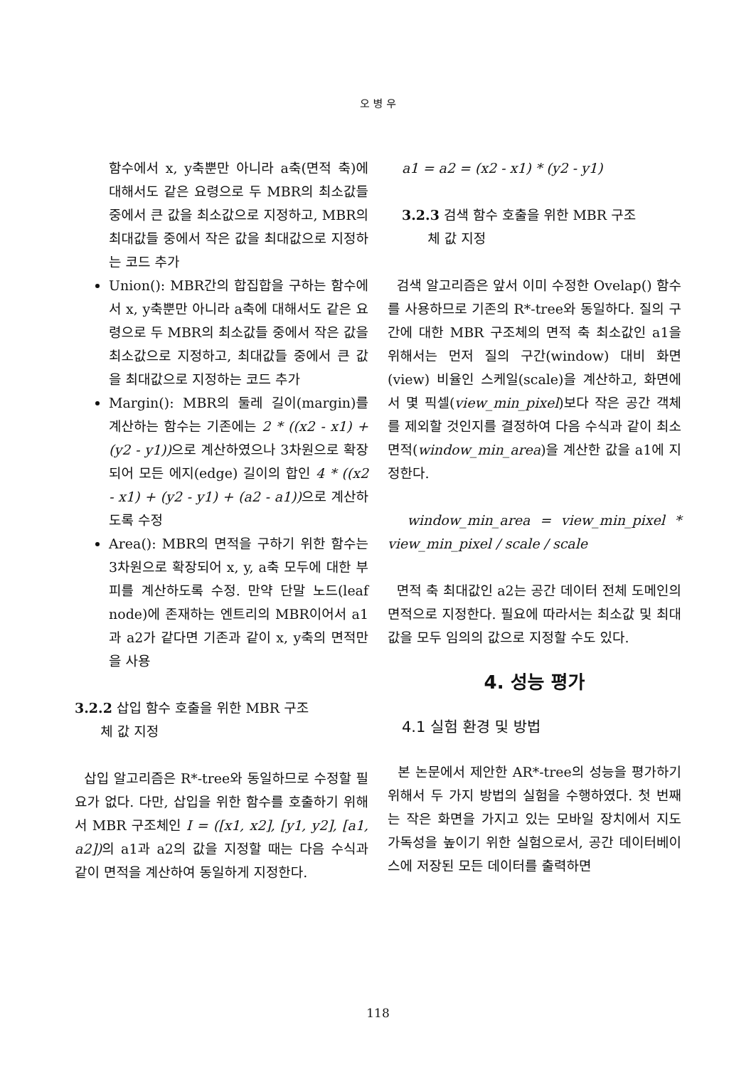오 병 우
함수에서 x, y축뿐만 아니라 a축(면적 축)에 대해서도 같은 요령으로 두 MBR의 최소값들 중에서 큰 값을 최소값으로 지정하고, MBR의 최대값들 중에서 작은 값을 최대값으로 지정하는 코드 추가
Union(): MBR간의 합집합을 구하는 함수에서 x, y축뿐만 아니라 a축에 대해서도 같은 요령으로 두 MBR의 최소값들 중에서 작은 값을 최소값으로 지정하고, 최대값들 중에서 큰 값을 최대값으로 지정하는 코드 추가
Margin(): MBR의 둘레 길이(margin)를 계산하는 함수는 기존에는 2 * ((x2 - x1) + (y2 - y1)) 으로 계산하였으나 3차원으로 확장되어 모든 에지(edge) 길이의 합인 4 * ((x2 - x1) + (y2 - y1) + (a2 - a1)) 으로 계산하도록 수정
Area(): MBR의 면적을 구하기 위한 함수는 3차원으로 확장되어 x, y, a축 모두에 대한 부피를 계산하도록 수정. 만약 단말 노드(leaf node)에 존재하는 엔트리의 MBR이어서 a1과 a2가 같다면 기존과 같이 x, y축의 면적만을 사용
3.2.2 삽입 함수 호출을 위한 MBR 구조
체 값 지정
삽입 알고리즘은 R*-tree와 동일하므로 수정할 필요가 없다. 다만, 삽입을 위한 함수를 호출하기 위해서 MBR 구조체인 I = ([x1, x2], [y1, y2], [a1, a2]) 의 a1과 a2의 값을 지정할 때는 다음 수식과 같이 면적을 계산하여 동일하게 지정한다.
a1 = a2 = (x2 - x1) * (y2 - y1)
3.2.3 검색 함수 호출을 위한 MBR 구조
체 값 지정
검색 알고리즘은 앞서 이미 수정한 Ovelap() 함수를 사용하므로 기존의 R*-tree와 동일하다. 질의 구간에 대한 MBR 구조체의 면적 축 최소값인 a1을 위해서는 먼저 질의 구간(window) 대비 화면(view) 비율인 스케일(scale)을 계산하고, 화면에서 몇 픽셀(view_min_pixel)보다 작은 공간 객체를 제외할 것인지를 결정하여 다음 수식과 같이 최소 면적(window_min_area)을 계산한 값을 a1에 지정한다.
window_min_area = view_min_pixel * view_min_pixel / scale / scale
면적 축 최대값인 a2는 공간 데이터 전체 도메인의 면적으로 지정한다. 필요에 따라서는 최소값 및 최대값을 모두 임의의 값으로 지정할 수도 있다.
4. 성능 평가
4.1 실험 환경 및 방법
본 논문에서 제안한 AR*-tree의 성능을 평가하기 위해서 두 가지 방법의 실험을 수행하였다. 첫 번째는 작은 화면을 가지고 있는 모바일 장치에서 지도 가독성을 높이기 위한 실험으로서, 공간 데이터베이스에 저장된 모든 데이터를 출력하면
118